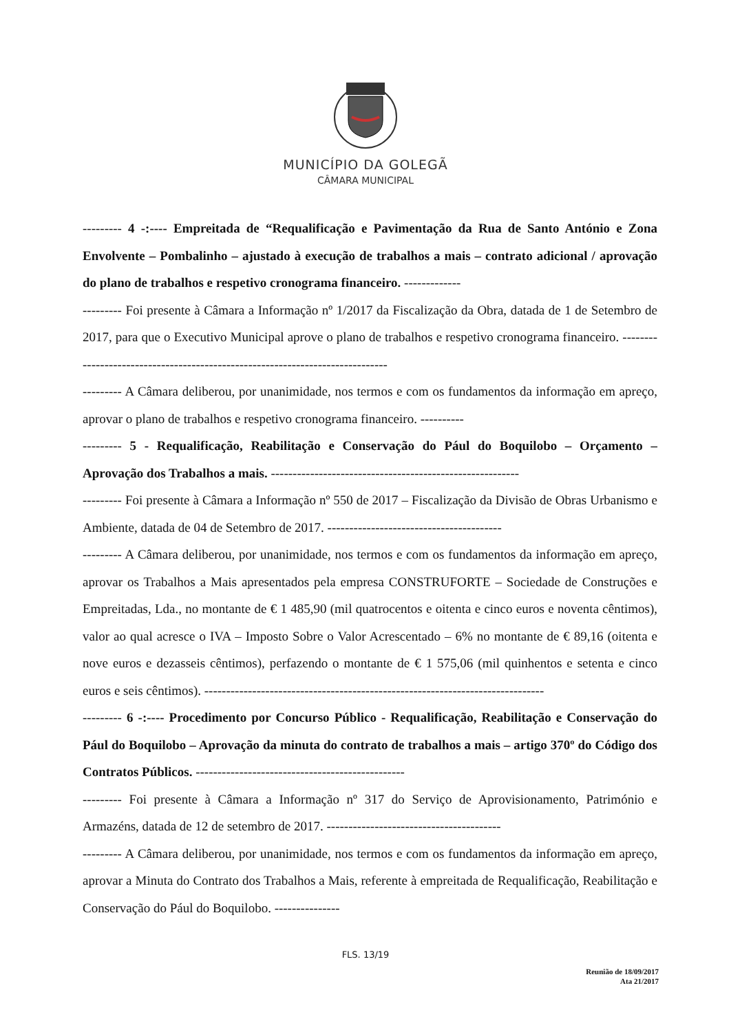MUNICÍPIO DA GOLEGÃ
CÂMARA MUNICIPAL
--------- 4 -:---- Empreitada de “Requalificação e Pavimentação da Rua de Santo António e Zona Envolvente – Pombalinho – ajustado à execução de trabalhos a mais – contrato adicional / aprovação do plano de trabalhos e respetivo cronograma financeiro. -------------
--------- Foi presente à Câmara a Informação nº 1/2017 da Fiscalização da Obra, datada de 1 de Setembro de 2017, para que o Executivo Municipal aprove o plano de trabalhos e respetivo cronograma financeiro. ------------------------------------------------------------------------------
--------- A Câmara deliberou, por unanimidade, nos termos e com os fundamentos da informação em apreço, aprovar o plano de trabalhos e respetivo cronograma financeiro. ----------
--------- 5 - Requalificação, Reabilitação e Conservação do Pául do Boquilobo – Orçamento – Aprovação dos Trabalhos a mais. ---------------------------------------------------------
--------- Foi presente à Câmara a Informação nº 550 de 2017 – Fiscalização da Divisão de Obras Urbanismo e Ambiente, datada de 04 de Setembro de 2017. ----------------------------------------
--------- A Câmara deliberou, por unanimidade, nos termos e com os fundamentos da informação em apreço, aprovar os Trabalhos a Mais apresentados pela empresa CONSTRUFORTE – Sociedade de Construções e Empreitadas, Lda., no montante de € 1 485,90 (mil quatrocentos e oitenta e cinco euros e noventa cêntimos), valor ao qual acresce o IVA – Imposto Sobre o Valor Acrescentado – 6% no montante de € 89,16 (oitenta e nove euros e dezasseis cêntimos), perfazendo o montante de € 1 575,06 (mil quinhentos e setenta e cinco euros e seis cêntimos). ------------------------------------------------------------------------------
--------- 6 -:---- Procedimento por Concurso Público - Requalificação, Reabilitação e Conservação do Pául do Boquilobo – Aprovação da minuta do contrato de trabalhos a mais – artigo 370º do Código dos Contratos Públicos. ------------------------------------------------
--------- Foi presente à Câmara a Informação nº 317 do Serviço de Aprovisionamento, Património e Armazéns, datada de 12 de setembro de 2017. ----------------------------------------
--------- A Câmara deliberou, por unanimidade, nos termos e com os fundamentos da informação em apreço, aprovar a Minuta do Contrato dos Trabalhos a Mais, referente à empreitada de Requalificação, Reabilitação e Conservação do Pául do Boquilobo. ---------------
FLS. 13/19
Reunião de 18/09/2017
Ata 21/2017